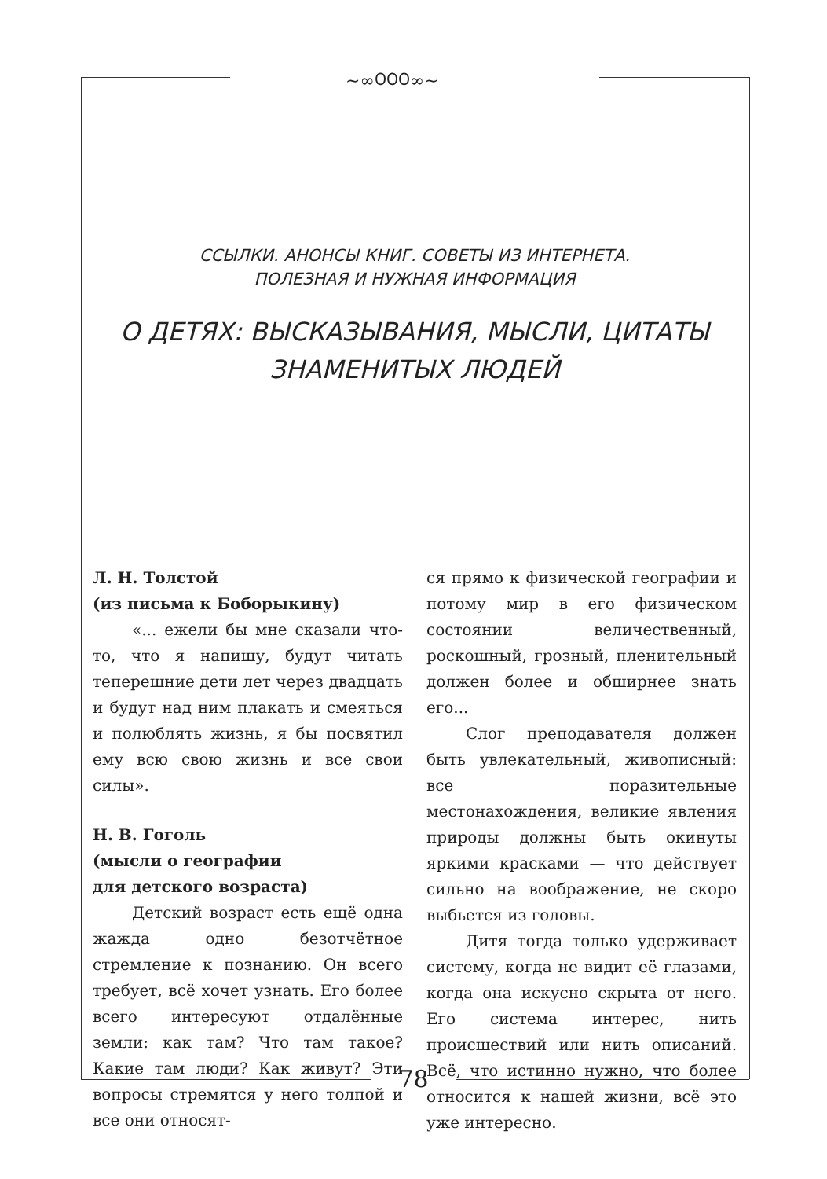~∞೦೦೦∞~
ССЫЛКИ. АНОНСЫ КНИГ. СОВЕТЫ ИЗ ИНТЕРНЕТА.
ПОЛЕЗНАЯ И НУЖНАЯ ИНФОРМАЦИЯ
О ДЕТЯХ: ВЫСКАЗЫВАНИЯ, МЫСЛИ, ЦИТАТЫ
ЗНАМЕНИТЫХ ЛЮДЕЙ
Л. Н. Толстой
(из письма к Боборыкину)
«... ежели бы мне сказали что-то, что я напишу, будут читать теперешние дети лет через двадцать и будут над ним плакать и смеяться и полюблять жизнь, я бы посвятил ему всю свою жизнь и все свои силы».
Н. В. Гоголь
(мысли о географии
для детского возраста)
Детский возраст есть ещё одна жажда одно безотчётное стремление к познанию. Он всего требует, всё хочет узнать. Его более всего интересуют отдалённые земли: как там? Что там такое? Какие там люди? Как живут? Эти вопросы стремятся у него толпой и все они относят-
ся прямо к физической географии и потому мир в его физическом состоянии величественный, роскошный, грозный, пленительный должен более и обширнее знать его...
Слог преподавателя должен быть увлекательный, живописный: все поразительные местонахождения, великие явления природы должны быть окинуты яркими красками — что действует сильно на воображение, не скоро выбьется из головы.
Дитя тогда только удерживает систему, когда не видит её глазами, когда она искусно скрыта от него. Его система интерес, нить происшествий или нить описаний. Всё, что истинно нужно, что более относится к нашей жизни, всё это уже интересно.
78